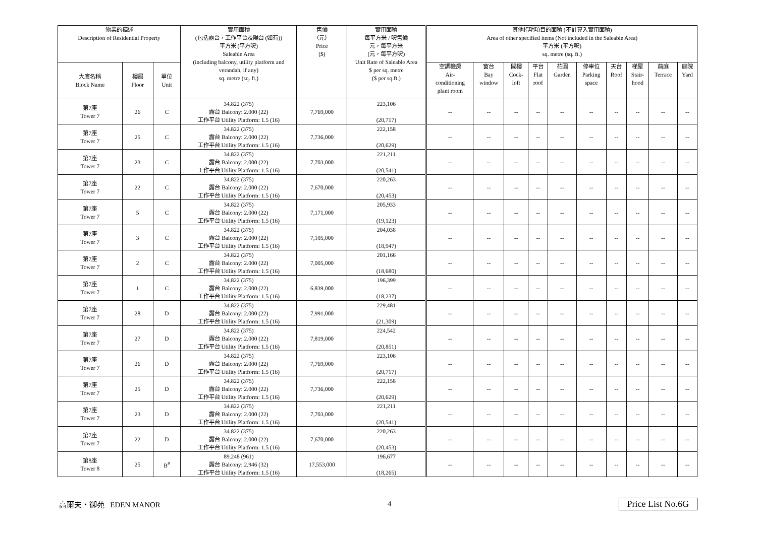| 物業的描述 Description of Residential Property | | | 實用面積 (包括露台，工作平台及陽台 (如有)) 平方米 (平方呎) Saleable Area (including balcony, utility platform and verandah, if any) sq. metre (sq. ft.) | 售價 （元） Price ($) | 實用面積 每平方米 / 呎售價 元，每平方米 (元，每平方呎) Unit Rate of Saleable Area $ per sq. metre ($ per sq.ft.) | 其他指明項目的面積 (不計算入實用面積) Area of other specified items (Not included in the Saleable Area) 平方米 (平方呎) sq. metre (sq. ft.) | | | | | | | | | |
| --- | --- | --- | --- | --- | --- | --- | --- | --- | --- | --- | --- | --- | --- | --- | --- |
| 大廈名稱 Block Name | 樓層 Floor | 單位 Unit | | | | 空調機房 Air- conditioning plant room | 窗台 Bay window | 閣樓 Cock- loft | 平台 Flat roof | 花園 Garden | 停車位 Parking space | 天台 Roof | 梯屋 Stair- hood | 前庭 Terrace | 庭院 Yard |
| 第7座 Tower 7 | 26 | C | 34.822 (375) 露台 Balcony: 2.000 (22) 工作平台 Utility Platform: 1.5 (16) | 7,769,000 | 223,106 (20,717) | -- | -- | -- | -- | -- | -- | -- | -- | -- | -- |
| 第7座 Tower 7 | 25 | C | 34.822 (375) 露台 Balcony: 2.000 (22) 工作平台 Utility Platform: 1.5 (16) | 7,736,000 | 222,158 (20,629) | -- | -- | -- | -- | -- | -- | -- | -- | -- | -- |
| 第7座 Tower 7 | 23 | C | 34.822 (375) 露台 Balcony: 2.000 (22) 工作平台 Utility Platform: 1.5 (16) | 7,703,000 | 221,211 (20,541) | -- | -- | -- | -- | -- | -- | -- | -- | -- | -- |
| 第7座 Tower 7 | 22 | C | 34.822 (375) 露台 Balcony: 2.000 (22) 工作平台 Utility Platform: 1.5 (16) | 7,670,000 | 220,263 (20,453) | -- | -- | -- | -- | -- | -- | -- | -- | -- | -- |
| 第7座 Tower 7 | 5 | C | 34.822 (375) 露台 Balcony: 2.000 (22) 工作平台 Utility Platform: 1.5 (16) | 7,171,000 | 205,933 (19,123) | -- | -- | -- | -- | -- | -- | -- | -- | -- | -- |
| 第7座 Tower 7 | 3 | C | 34.822 (375) 露台 Balcony: 2.000 (22) 工作平台 Utility Platform: 1.5 (16) | 7,105,000 | 204,038 (18,947) | -- | -- | -- | -- | -- | -- | -- | -- | -- | -- |
| 第7座 Tower 7 | 2 | C | 34.822 (375) 露台 Balcony: 2.000 (22) 工作平台 Utility Platform: 1.5 (16) | 7,005,000 | 201,166 (18,680) | -- | -- | -- | -- | -- | -- | -- | -- | -- | -- |
| 第7座 Tower 7 | 1 | C | 34.822 (375) 露台 Balcony: 2.000 (22) 工作平台 Utility Platform: 1.5 (16) | 6,839,000 | 196,399 (18,237) | -- | -- | -- | -- | -- | -- | -- | -- | -- | -- |
| 第7座 Tower 7 | 28 | D | 34.822 (375) 露台 Balcony: 2.000 (22) 工作平台 Utility Platform: 1.5 (16) | 7,991,000 | 229,481 (21,309) | -- | -- | -- | -- | -- | -- | -- | -- | -- | -- |
| 第7座 Tower 7 | 27 | D | 34.822 (375) 露台 Balcony: 2.000 (22) 工作平台 Utility Platform: 1.5 (16) | 7,819,000 | 224,542 (20,851) | -- | -- | -- | -- | -- | -- | -- | -- | -- | -- |
| 第7座 Tower 7 | 26 | D | 34.822 (375) 露台 Balcony: 2.000 (22) 工作平台 Utility Platform: 1.5 (16) | 7,769,000 | 223,106 (20,717) | -- | -- | -- | -- | -- | -- | -- | -- | -- | -- |
| 第7座 Tower 7 | 25 | D | 34.822 (375) 露台 Balcony: 2.000 (22) 工作平台 Utility Platform: 1.5 (16) | 7,736,000 | 222,158 (20,629) | -- | -- | -- | -- | -- | -- | -- | -- | -- | -- |
| 第7座 Tower 7 | 23 | D | 34.822 (375) 露台 Balcony: 2.000 (22) 工作平台 Utility Platform: 1.5 (16) | 7,703,000 | 221,211 (20,541) | -- | -- | -- | -- | -- | -- | -- | -- | -- | -- |
| 第7座 Tower 7 | 22 | D | 34.822 (375) 露台 Balcony: 2.000 (22) 工作平台 Utility Platform: 1.5 (16) | 7,670,000 | 220,263 (20,453) | -- | -- | -- | -- | -- | -- | -- | -- | -- | -- |
| 第8座 Tower 8 | 25 | B<sup>#</sup> | 89.248 (961) 露台 Balcony: 2.946 (32) 工作平台 Utility Platform: 1.5 (16) | 17,553,000 | 196,677 (18,265) | -- | -- | -- | -- | -- | -- | -- | -- | -- | -- |
高爾夫・御苑 EDEN MANOR 4 Price List No.6G